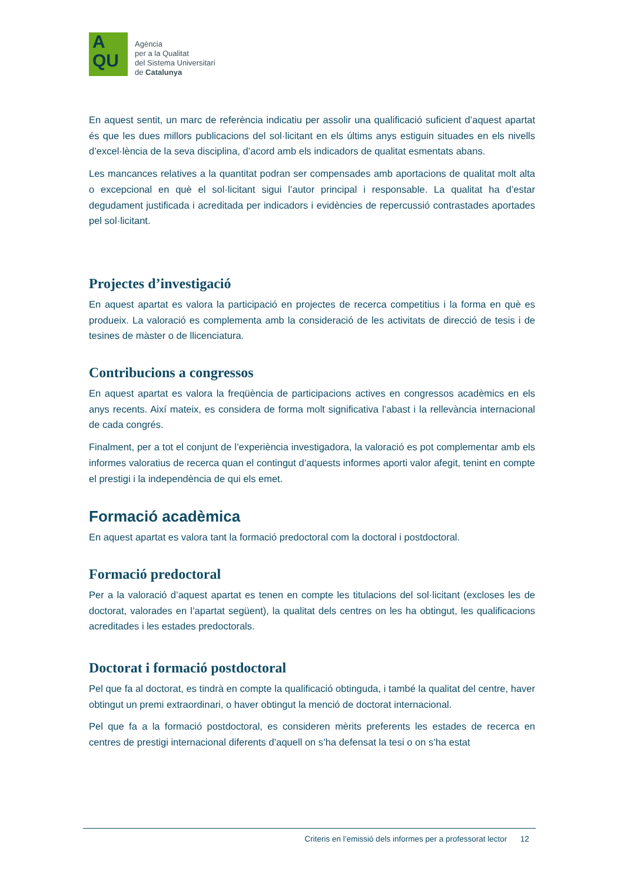A
QU
Agència
per a la Qualitat
del Sistema Universitari
de Catalunya
En aquest sentit, un marc de referència indicatiu per assolir una qualificació suficient d’aquest apartat és que les dues millors publicacions del sol·licitant en els últims anys estiguin situades en els nivells d’excel·lència de la seva disciplina, d’acord amb els indicadors de qualitat esmentats abans.
Les mancances relatives a la quantitat podran ser compensades amb aportacions de qualitat molt alta o excepcional en què el sol·licitant sigui l’autor principal i responsable. La qualitat ha d’estar degudament justificada i acreditada per indicadors i evidències de repercussió contrastades aportades pel sol·licitant.
Projectes d’investigació
En aquest apartat es valora la participació en projectes de recerca competitius i la forma en què es produeix. La valoració es complementa amb la consideració de les activitats de direcció de tesis i de tesines de màster o de llicenciatura.
Contribucions a congressos
En aquest apartat es valora la freqüència de participacions actives en congressos acadèmics en els anys recents. Així mateix, es considera de forma molt significativa l’abast i la rellevància internacional de cada congrés.
Finalment, per a tot el conjunt de l’experiència investigadora, la valoració es pot complementar amb els informes valoratius de recerca quan el contingut d’aquests informes aporti valor afegit, tenint en compte el prestigi i la independència de qui els emet.
Formació acadèmica
En aquest apartat es valora tant la formació predoctoral com la doctoral i postdoctoral.
Formació predoctoral
Per a la valoració d’aquest apartat es tenen en compte les titulacions del sol·licitant (excloses les de doctorat, valorades en l’apartat següent), la qualitat dels centres on les ha obtingut, les qualificacions acreditades i les estades predoctorals.
Doctorat i formació postdoctoral
Pel que fa al doctorat, es tindrà en compte la qualificació obtinguda, i també la qualitat del centre, haver obtingut un premi extraordinari, o haver obtingut la menció de doctorat internacional.
Pel que fa a la formació postdoctoral, es consideren mèrits preferents les estades de recerca en centres de prestigi internacional diferents d’aquell on s’ha defensat la tesi o on s’ha estat
Criteris en l’emissió dels informes per a professorat lector 12